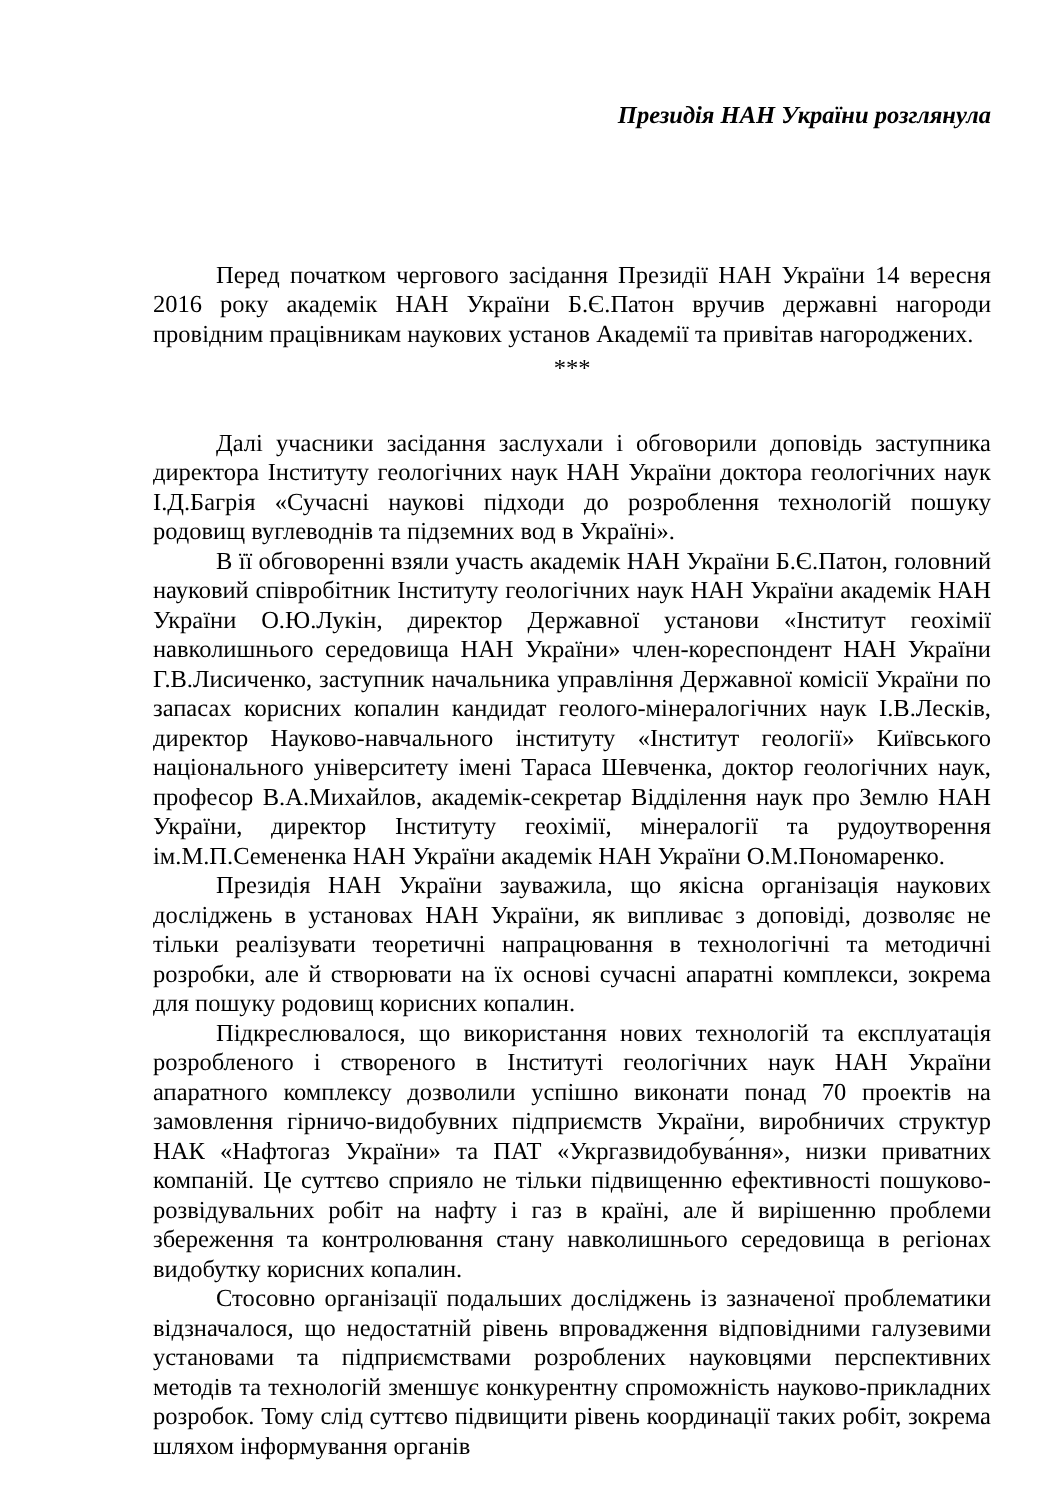Президія НАН України розглянула
Перед початком чергового засідання Президії НАН України 14 вересня 2016 року академік НАН України Б.Є.Патон вручив державні нагороди провідним працівникам наукових установ Академії та привітав нагороджених.
***
Далі учасники засідання заслухали і обговорили доповідь заступника директора Інституту геологічних наук НАН України доктора геологічних наук І.Д.Багрія «Сучасні наукові підходи до розроблення технологій пошуку родовищ вуглеводнів та підземних вод в Україні».
В її обговоренні взяли участь академік НАН України Б.Є.Патон, головний науковий співробітник Інституту геологічних наук НАН України академік НАН України О.Ю.Лукін, директор Державної установи «Інститут геохімії навколишнього середовища НАН України» член-кореспондент НАН України Г.В.Лисиченко, заступник начальника управління Державної комісії України по запасах корисних копалин кандидат геолого-мінералогічних наук І.В.Лесків, директор Науково-навчального інституту «Інститут геології» Київського національного університету імені Тараса Шевченка, доктор геологічних наук, професор В.А.Михайлов, академік-секретар Відділення наук про Землю НАН України, директор Інституту геохімії, мінералогії та рудоутворення ім.М.П.Семененка НАН України академік НАН України О.М.Пономаренко.
Президія НАН України зауважила, що якісна організація наукових досліджень в установах НАН України, як випливає з доповіді, дозволяє не тільки реалізувати теоретичні напрацювання в технологічні та методичні розробки, але й створювати на їх основі сучасні апаратні комплекси, зокрема для пошуку родовищ корисних копалин.
Підкреслювалося, що використання нових технологій та експлуатація розробленого і створеного в Інституті геологічних наук НАН України апаратного комплексу дозволили успішно виконати понад 70 проектів на замовлення гірничо-видобувних підприємств України, виробничих структур НАК «Нафтогаз України» та ПАТ «Укргазвидобува́ння», низки приватних компаній. Це суттєво сприяло не тільки підвищенню ефективності пошуково-розвідувальних робіт на нафту і газ в країні, але й вирішенню проблеми збереження та контролювання стану навколишнього середовища в регіонах видобутку корисних копалин.
Стосовно організації подальших досліджень із зазначеної проблематики відзначалося, що недостатній рівень впровадження відповідними галузевими установами та підприємствами розроблених науковцями перспективних методів та технологій зменшує конкурентну спроможність науково-прикладних розробок. Тому слід суттєво підвищити рівень координації таких робіт, зокрема шляхом інформування органів